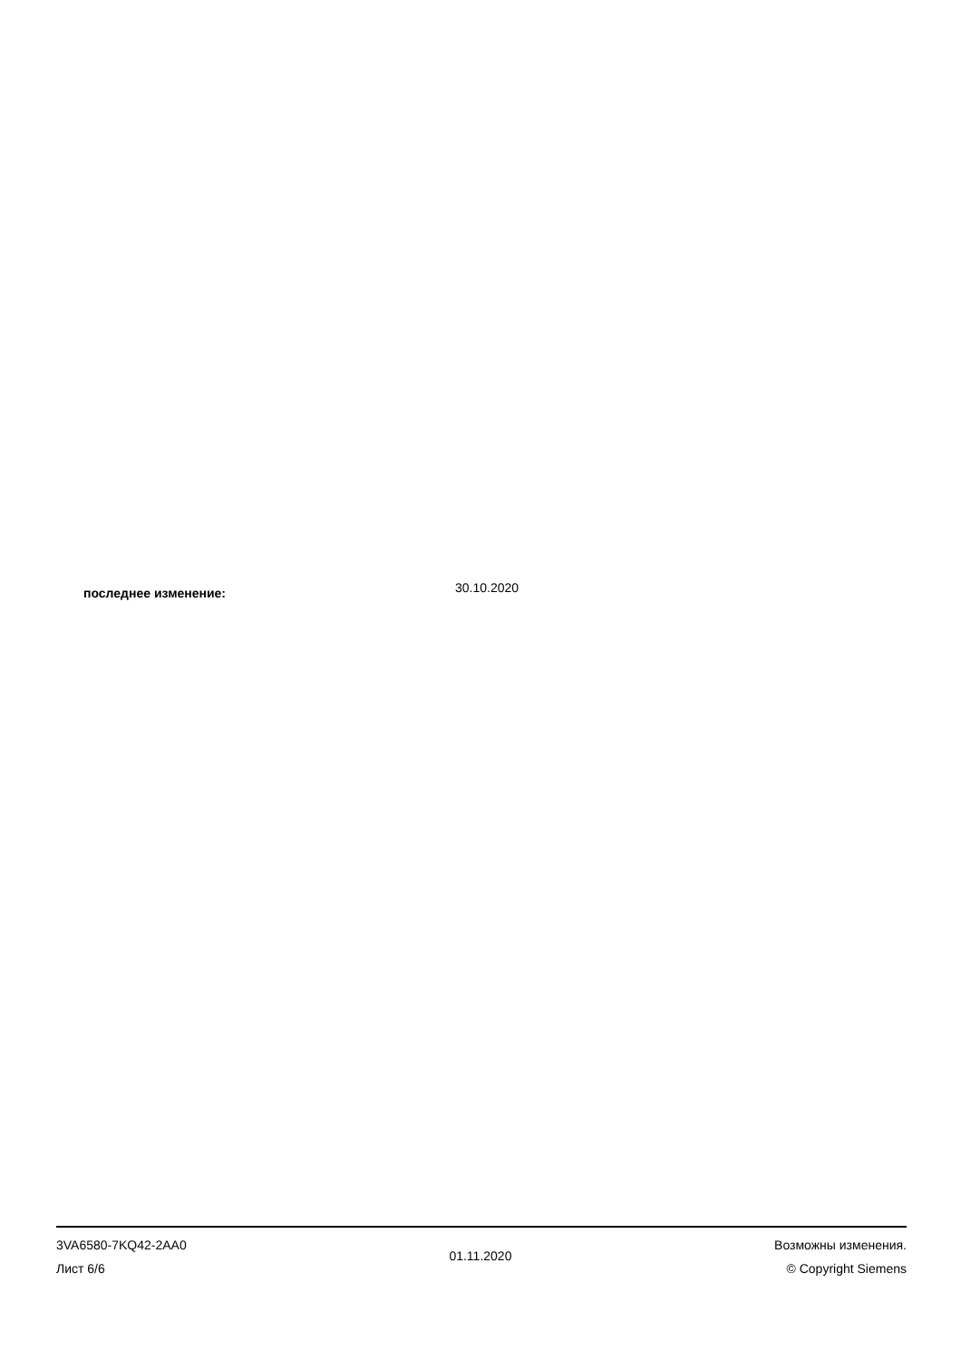последнее изменение:
30.10.2020
3VA6580-7KQ42-2AA0
Лист 6/6
01.11.2020
Возможны изменения.
© Copyright Siemens